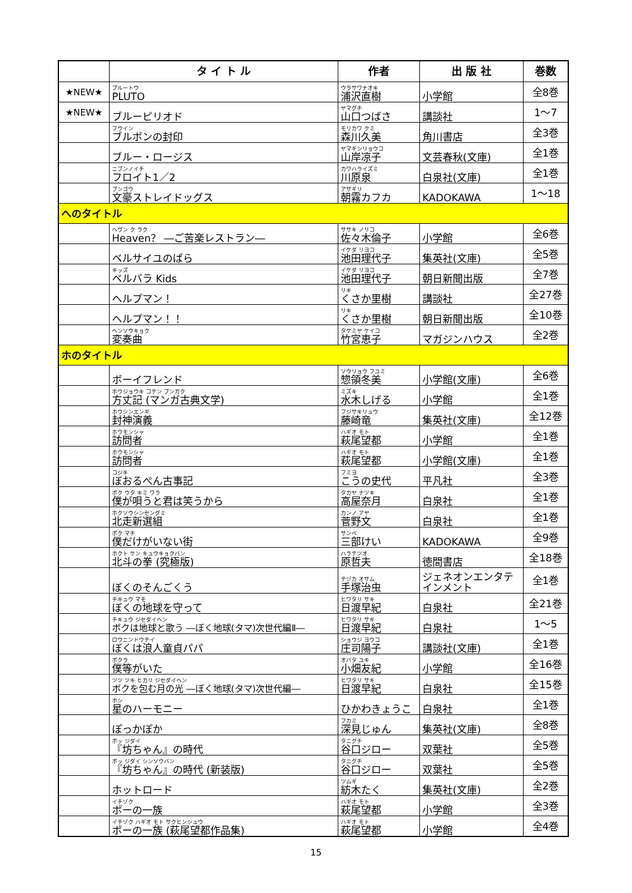| | タ イ ト ル | 作者 | 出 版 社 | 巻数 |
| --- | --- | --- | --- | --- |
| ★NEW★ | プルートウ PLUTO | ウラサワナオキ 浦沢直樹 | 小学館 | 全8巻 |
| ★NEW★ | ブルーピリオド | ヤマグチ 山口つばさ | 講談社 | 1～7 |
| | フウイン ブルボンの封印 | モリカワ クミ 森川久美 | 角川書店 | 全3巻 |
| | ブルー・ロージス | ヤマギシリョウコ 山岸凉子 | 文芸春秋(文庫) | 全1巻 |
| | ニブンノイチ フロイト1／2 | カワハライズミ 川原泉 | 白泉社(文庫) | 全1巻 |
| | ブンゴウ 文豪ストレイドッグス | アサギリ 朝霧カフカ | KADOKAWA | 1～18 |
| へのタイトル | | | | |
| | ヘヴン ク ラク Heaven？ ―ご苦楽レストラン― | ササキ ノリコ 佐々木倫子 | 小学館 | 全6巻 |
| | ベルサイユのばら | イケダ リヨコ 池田理代子 | 集英社(文庫) | 全5巻 |
| | キッズ ベルバラ Kids | イケダ リヨコ 池田理代子 | 朝日新聞出版 | 全7巻 |
| | ヘルプマン！ | リキ くさか里樹 | 講談社 | 全27巻 |
| | ヘルプマン！！ | リキ くさか里樹 | 朝日新聞出版 | 全10巻 |
| | ヘンソウキョク 変奏曲 | タケミヤ ケイコ 竹宮恵子 | マガジンハウス | 全2巻 |
| ホのタイトル | | | | |
| | ボーイフレンド | ソウリョウ フユミ 惣領冬美 | 小学館(文庫) | 全6巻 |
| | ホウジョウキ コテン ブンガク 方丈記 (マンガ古典文学) | ミズキ 水木しげる | 小学館 | 全1巻 |
| | ホウシンエンギ 封神演義 | フジサキリュウ 藤崎竜 | 集英社(文庫) | 全12巻 |
| | ホウモンシャ 訪問者 | ハギオ モト 萩尾望都 | 小学館 | 全1巻 |
| | ホウモンシャ 訪問者 | ハギオ モト 萩尾望都 | 小学館(文庫) | 全1巻 |
| | コジキ ぼおるぺん古事記 | フミヨ こうの史代 | 平凡社 | 全3巻 |
| | ボク ウタ キミ ワラ 僕が唄うと君は笑うから | タカヤ ナツキ 高屋奈月 | 白泉社 | 全1巻 |
| | ホクソウシンセングミ 北走新選組 | カンノ アヤ 菅野文 | 白泉社 | 全1巻 |
| | ボク マチ 僕だけがいない街 | サンベ 三部けい | KADOKAWA | 全9巻 |
| | ホクト ケン キュウキョクバン 北斗の拳 (究極版) | ハラテツオ 原哲夫 | 徳間書店 | 全18巻 |
| | ぼくのそんごくう | テヅカ オサム 手塚治虫 | ジェネオンエンタテ インメント | 全1巻 |
| | チキュウ マモ ぼくの地球を守って | ヒワタリ サキ 日渡早紀 | 白泉社 | 全21巻 |
| | チキュウ ジセダイヘン ボクは地球と歌う ―ぼく地球(タマ)次世代編Ⅱ― | ヒワタリ サキ 日渡早紀 | 白泉社 | 1～5 |
| | ロウニンドウテイ ぼくは浪人童貞パパ | ショウジ ヨウコ 庄司陽子 | 講談社(文庫) | 全1巻 |
| | ボクラ 僕等がいた | オバタ ユキ 小畑友紀 | 小学館 | 全16巻 |
| | ツツ ツキ ヒカリ ジセダイヘン ボクを包む月の光 ―ぼく地球(タマ)次世代編― | ヒワタリ サキ 日渡早紀 | 白泉社 | 全15巻 |
| | ホシ 星のハーモニー | ひかわきょうこ | 白泉社 | 全1巻 |
| | ぽっかぽか | フカミ 深見じゅん | 集英社(文庫) | 全8巻 |
| | ボッ ジダイ 『坊ちゃん』の時代 | タニグチ 谷口ジロー | 双葉社 | 全5巻 |
| | ボッ ジダイ シンソウバン 『坊ちゃん』の時代 (新装版) | タニグチ 谷口ジロー | 双葉社 | 全5巻 |
| | ホットロード | ツムギ 紡木たく | 集英社(文庫) | 全2巻 |
| | イチゾク ポーの一族 | ハギオ モト 萩尾望都 | 小学館 | 全3巻 |
| | イチゾク ハギオ モト サクヒンシュウ ポーの一族 (萩尾望都作品集) | ハギオ モト 萩尾望都 | 小学館 | 全4巻 |
15